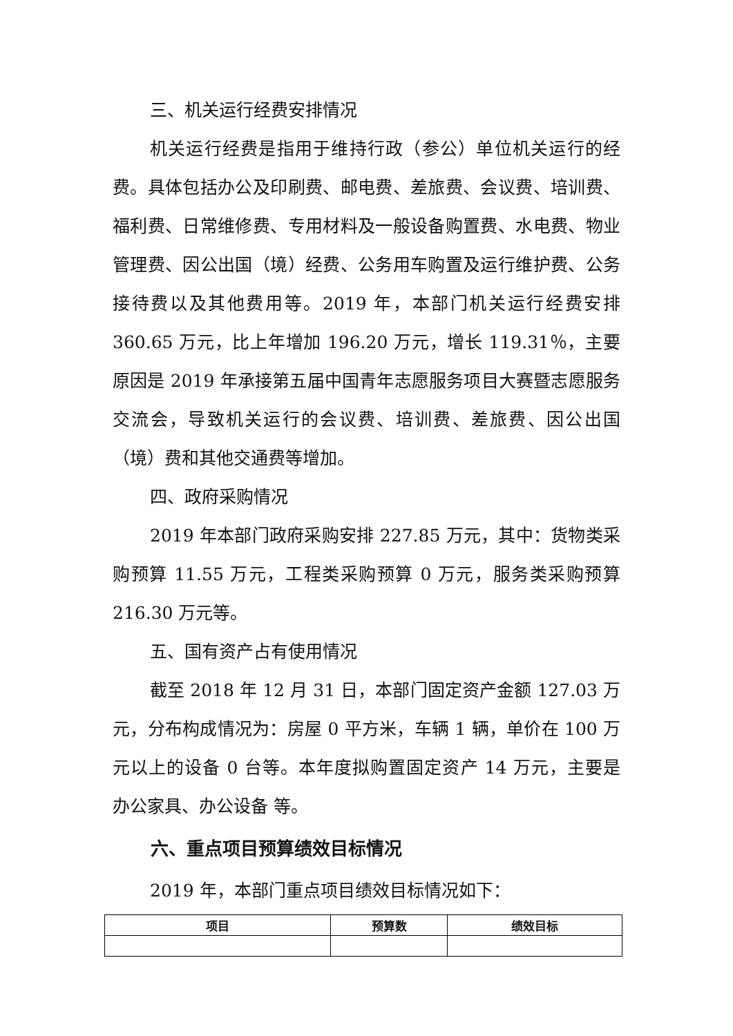三、机关运行经费安排情况
机关运行经费是指用于维持行政（参公）单位机关运行的经费。具体包括办公及印刷费、邮电费、差旅费、会议费、培训费、福利费、日常维修费、专用材料及一般设备购置费、水电费、物业管理费、因公出国（境）经费、公务用车购置及运行维护费、公务接待费以及其他费用等。2019 年，本部门机关运行经费安排 360.65 万元，比上年增加 196.20 万元，增长 119.31％，主要原因是 2019 年承接第五届中国青年志愿服务项目大赛暨志愿服务交流会，导致机关运行的会议费、培训费、差旅费、因公出国（境）费和其他交通费等增加。
四、政府采购情况
2019 年本部门政府采购安排 227.85 万元，其中：货物类采购预算 11.55 万元，工程类采购预算 0 万元，服务类采购预算 216.30 万元等。
五、国有资产占有使用情况
截至 2018 年 12 月 31 日，本部门固定资产金额 127.03 万元，分布构成情况为：房屋 0 平方米，车辆 1 辆，单价在 100 万元以上的设备 0 台等。本年度拟购置固定资产 14 万元，主要是 办公家具、办公设备 等。
六、重点项目预算绩效目标情况
2019 年，本部门重点项目绩效目标情况如下：
| 项目 | 预算数 | 绩效目标 |
| --- | --- | --- |